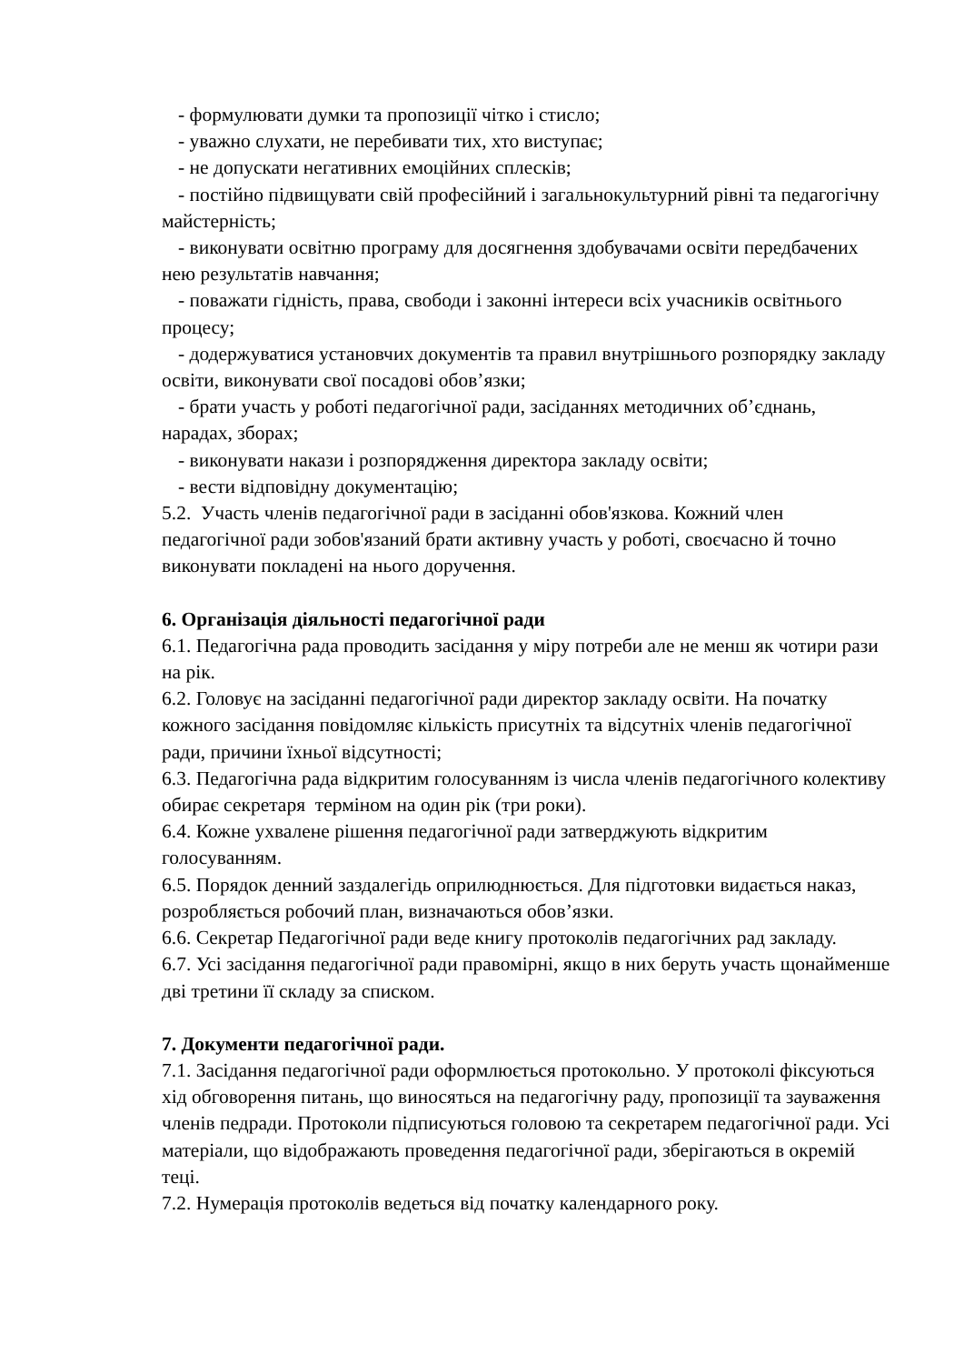- формулювати думки та пропозиції чітко і стисло;
- уважно слухати, не перебивати тих, хто виступає;
- не допускати негативних емоційних сплесків;
- постійно підвищувати свій професійний і загальнокультурний рівні та педагогічну майстерність;
- виконувати освітню програму для досягнення здобувачами освіти передбачених нею результатів навчання;
- поважати гідність, права, свободи і законні інтереси всіх учасників освітнього процесу;
- додержуватися установчих документів та правил внутрішнього розпорядку закладу освіти, виконувати свої посадові обов’язки;
- брати участь у роботі педагогічної ради, засіданнях методичних об’єднань, нарадах, зборах;
- виконувати накази і розпорядження директора закладу освіти;
- вести відповідну документацію;
5.2. Участь членів педагогічної ради в засіданні обов'язкова. Кожний член педагогічної ради зобов'язаний брати активну участь у роботі, своєчасно й точно виконувати покладені на нього доручення.
6. Організація діяльності педагогічної ради
6.1. Педагогічна рада проводить засідання у міру потреби але не менш як чотири рази на рік.
6.2. Головує на засіданні педагогічної ради директор закладу освіти. На початку кожного засідання повідомляє кількість присутніх та відсутніх членів педагогічної ради, причини їхньої відсутності;
6.3. Педагогічна рада відкритим голосуванням із числа членів педагогічного колективу обирає секретаря терміном на один рік (три роки).
6.4. Кожне ухвалене рішення педагогічної ради затверджують відкритим голосуванням.
6.5. Порядок денний заздалегідь оприлюднюється. Для підготовки видається наказ, розробляється робочий план, визначаються обов’язки.
6.6. Секретар Педагогічної ради веде книгу протоколів педагогічних рад закладу.
6.7. Усі засідання педагогічної ради правомірні, якщо в них беруть участь щонайменше дві третини її складу за списком.
7. Документи педагогічної ради.
7.1. Засідання педагогічної ради оформлюється протокольно. У протоколі фіксуються хід обговорення питань, що виносяться на педагогічну раду, пропозиції та зауваження членів педради. Протоколи підписуються головою та секретарем педагогічної ради. Усі матеріали, що відображають проведення педагогічної ради, зберігаються в окремій теці.
7.2. Нумерація протоколів ведеться від початку календарного року.